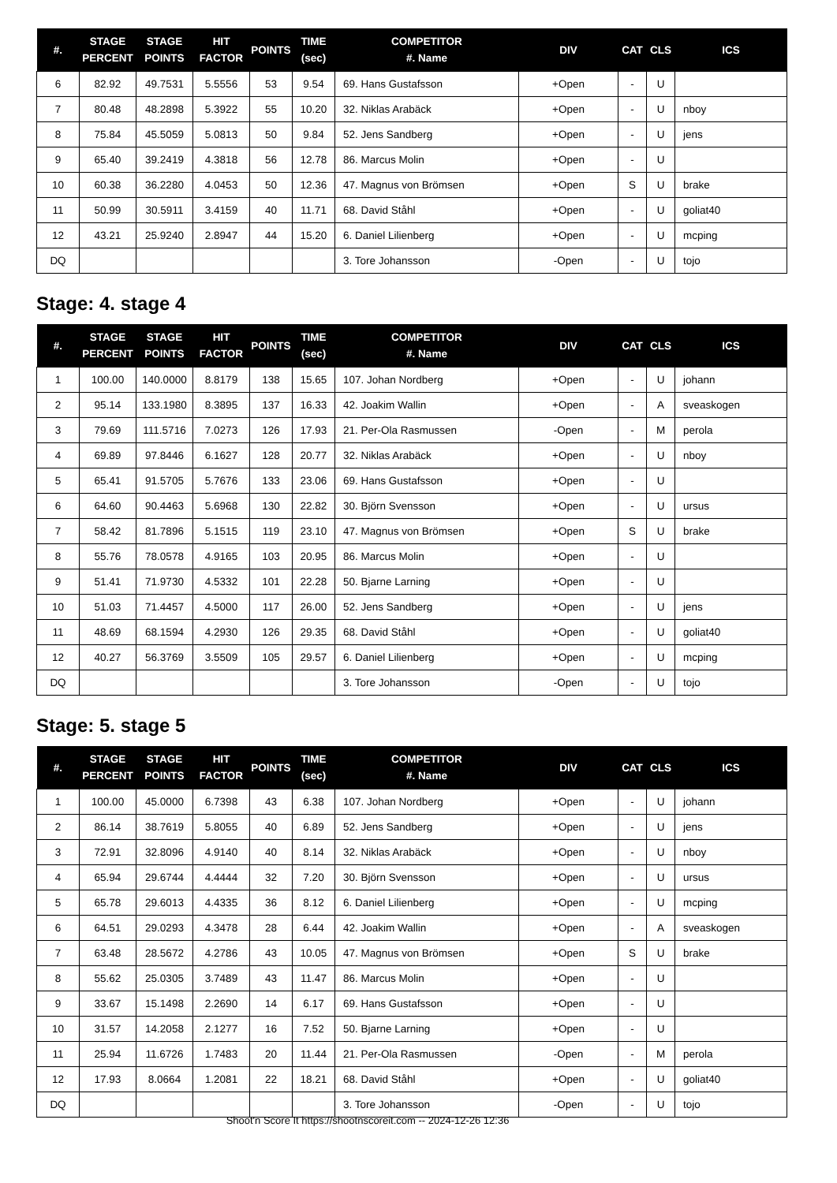| #. | STAGE PERCENT | STAGE POINTS | HIT FACTOR | POINTS | TIME (sec) | COMPETITOR #. Name | DIV | CAT | CLS | ICS |
| --- | --- | --- | --- | --- | --- | --- | --- | --- | --- | --- |
| 6 | 82.92 | 49.7531 | 5.5556 | 53 | 9.54 | 69. Hans Gustafsson | +Open | - | U | |
| 7 | 80.48 | 48.2898 | 5.3922 | 55 | 10.20 | 32. Niklas Arabäck | +Open | - | U | nboy |
| 8 | 75.84 | 45.5059 | 5.0813 | 50 | 9.84 | 52. Jens Sandberg | +Open | - | U | jens |
| 9 | 65.40 | 39.2419 | 4.3818 | 56 | 12.78 | 86. Marcus Molin | +Open | - | U | |
| 10 | 60.38 | 36.2280 | 4.0453 | 50 | 12.36 | 47. Magnus von Brömsen | +Open | S | U | brake |
| 11 | 50.99 | 30.5911 | 3.4159 | 40 | 11.71 | 68. David Ståhl | +Open | - | U | goliat40 |
| 12 | 43.21 | 25.9240 | 2.8947 | 44 | 15.20 | 6. Daniel Lilienberg | +Open | - | U | mcping |
| DQ | | | | | | 3. Tore Johansson | -Open | - | U | tojo |
Stage: 4. stage 4
| #. | STAGE PERCENT | STAGE POINTS | HIT FACTOR | POINTS | TIME (sec) | COMPETITOR #. Name | DIV | CAT | CLS | ICS |
| --- | --- | --- | --- | --- | --- | --- | --- | --- | --- | --- |
| 1 | 100.00 | 140.0000 | 8.8179 | 138 | 15.65 | 107. Johan Nordberg | +Open | - | U | johann |
| 2 | 95.14 | 133.1980 | 8.3895 | 137 | 16.33 | 42. Joakim Wallin | +Open | - | A | sveaskogen |
| 3 | 79.69 | 111.5716 | 7.0273 | 126 | 17.93 | 21. Per-Ola Rasmussen | -Open | - | M | perola |
| 4 | 69.89 | 97.8446 | 6.1627 | 128 | 20.77 | 32. Niklas Arabäck | +Open | - | U | nboy |
| 5 | 65.41 | 91.5705 | 5.7676 | 133 | 23.06 | 69. Hans Gustafsson | +Open | - | U | |
| 6 | 64.60 | 90.4463 | 5.6968 | 130 | 22.82 | 30. Björn Svensson | +Open | - | U | ursus |
| 7 | 58.42 | 81.7896 | 5.1515 | 119 | 23.10 | 47. Magnus von Brömsen | +Open | S | U | brake |
| 8 | 55.76 | 78.0578 | 4.9165 | 103 | 20.95 | 86. Marcus Molin | +Open | - | U | |
| 9 | 51.41 | 71.9730 | 4.5332 | 101 | 22.28 | 50. Bjarne Larning | +Open | - | U | |
| 10 | 51.03 | 71.4457 | 4.5000 | 117 | 26.00 | 52. Jens Sandberg | +Open | - | U | jens |
| 11 | 48.69 | 68.1594 | 4.2930 | 126 | 29.35 | 68. David Ståhl | +Open | - | U | goliat40 |
| 12 | 40.27 | 56.3769 | 3.5509 | 105 | 29.57 | 6. Daniel Lilienberg | +Open | - | U | mcping |
| DQ | | | | | | 3. Tore Johansson | -Open | - | U | tojo |
Stage: 5. stage 5
| #. | STAGE PERCENT | STAGE POINTS | HIT FACTOR | POINTS | TIME (sec) | COMPETITOR #. Name | DIV | CAT | CLS | ICS |
| --- | --- | --- | --- | --- | --- | --- | --- | --- | --- | --- |
| 1 | 100.00 | 45.0000 | 6.7398 | 43 | 6.38 | 107. Johan Nordberg | +Open | - | U | johann |
| 2 | 86.14 | 38.7619 | 5.8055 | 40 | 6.89 | 52. Jens Sandberg | +Open | - | U | jens |
| 3 | 72.91 | 32.8096 | 4.9140 | 40 | 8.14 | 32. Niklas Arabäck | +Open | - | U | nboy |
| 4 | 65.94 | 29.6744 | 4.4444 | 32 | 7.20 | 30. Björn Svensson | +Open | - | U | ursus |
| 5 | 65.78 | 29.6013 | 4.4335 | 36 | 8.12 | 6. Daniel Lilienberg | +Open | - | U | mcping |
| 6 | 64.51 | 29.0293 | 4.3478 | 28 | 6.44 | 42. Joakim Wallin | +Open | - | A | sveaskogen |
| 7 | 63.48 | 28.5672 | 4.2786 | 43 | 10.05 | 47. Magnus von Brömsen | +Open | S | U | brake |
| 8 | 55.62 | 25.0305 | 3.7489 | 43 | 11.47 | 86. Marcus Molin | +Open | - | U | |
| 9 | 33.67 | 15.1498 | 2.2690 | 14 | 6.17 | 69. Hans Gustafsson | +Open | - | U | |
| 10 | 31.57 | 14.2058 | 2.1277 | 16 | 7.52 | 50. Bjarne Larning | +Open | - | U | |
| 11 | 25.94 | 11.6726 | 1.7483 | 20 | 11.44 | 21. Per-Ola Rasmussen | -Open | - | M | perola |
| 12 | 17.93 | 8.0664 | 1.2081 | 22 | 18.21 | 68. David Ståhl | +Open | - | U | goliat40 |
| DQ | | | | | | 3. Tore Johansson | -Open | - | U | tojo |
Shoot'n Score It https://shootnscoreit.com -- 2024-12-26 12:36